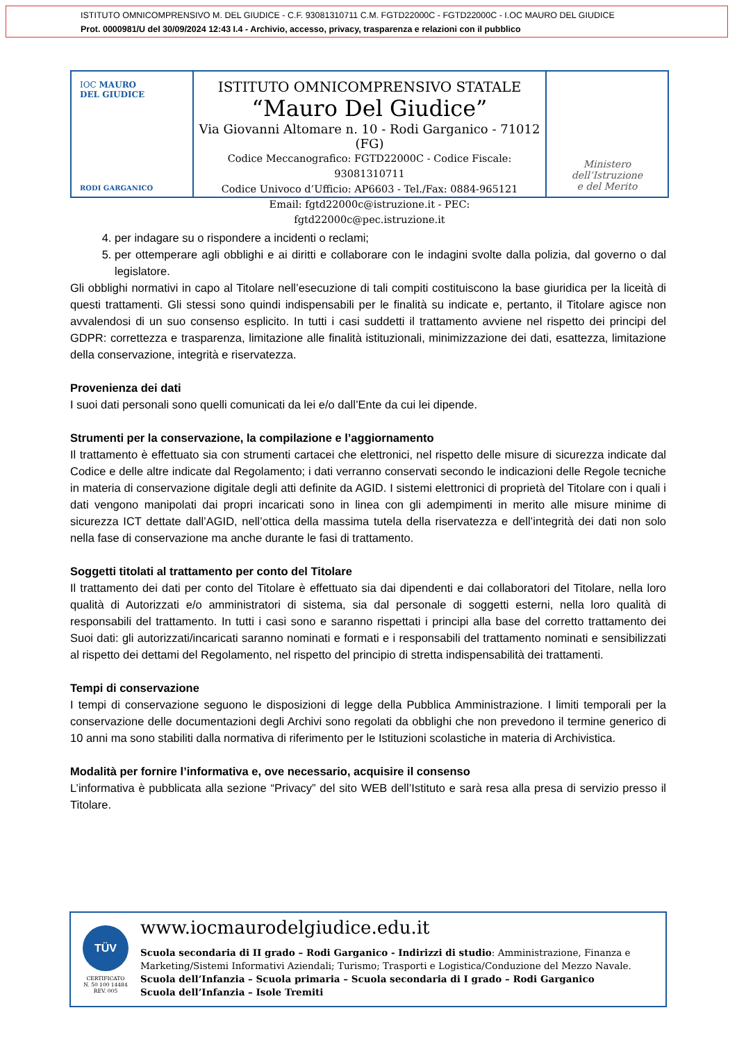ISTITUTO OMNICOMPRENSIVO M. DEL GIUDICE - C.F. 93081310711 C.M. FGTD22000C - FGTD22000C - I.OC MAURO DEL GIUDICE
Prot. 0000981/U del 30/09/2024 12:43 I.4 - Archivio, accesso, privacy, trasparenza e relazioni con il pubblico
IOC MAURO
DEL GIUDICE
RODI GARGANICO
ISTITUTO OMNICOMPRENSIVO STATALE
“Mauro Del Giudice”
Via Giovanni Altomare n. 10 - Rodi Garganico - 71012 (FG)
Codice Meccanografico: FGTD22000C - Codice Fiscale: 93081310711
Codice Univoco d’Ufficio: AP6603 - Tel./Fax: 0884-965121
Email: fgtd22000c@istruzione.it - PEC: fgtd22000c@pec.istruzione.it
Ministero dell’Istruzione
e del Merito
4. per indagare su o rispondere a incidenti o reclami;
5. per ottemperare agli obblighi e ai diritti e collaborare con le indagini svolte dalla polizia, dal governo o dal legislatore.
Gli obblighi normativi in capo al Titolare nell’esecuzione di tali compiti costituiscono la base giuridica per la liceità di questi trattamenti. Gli stessi sono quindi indispensabili per le finalità su indicate e, pertanto, il Titolare agisce non avvalendosi di un suo consenso esplicito. In tutti i casi suddetti il trattamento avviene nel rispetto dei principi del GDPR: correttezza e trasparenza, limitazione alle finalità istituzionali, minimizzazione dei dati, esattezza, limitazione della conservazione, integrità e riservatezza.
Provenienza dei dati
I suoi dati personali sono quelli comunicati da lei e/o dall’Ente da cui lei dipende.
Strumenti per la conservazione, la compilazione e l’aggiornamento
Il trattamento è effettuato sia con strumenti cartacei che elettronici, nel rispetto delle misure di sicurezza indicate dal Codice e delle altre indicate dal Regolamento; i dati verranno conservati secondo le indicazioni delle Regole tecniche in materia di conservazione digitale degli atti definite da AGID. I sistemi elettronici di proprietà del Titolare con i quali i dati vengono manipolati dai propri incaricati sono in linea con gli adempimenti in merito alle misure minime di sicurezza ICT dettate dall’AGID, nell’ottica della massima tutela della riservatezza e dell’integrità dei dati non solo nella fase di conservazione ma anche durante le fasi di trattamento.
Soggetti titolati al trattamento per conto del Titolare
Il trattamento dei dati per conto del Titolare è effettuato sia dai dipendenti e dai collaboratori del Titolare, nella loro qualità di Autorizzati e/o amministratori di sistema, sia dal personale di soggetti esterni, nella loro qualità di responsabili del trattamento. In tutti i casi sono e saranno rispettati i principi alla base del corretto trattamento dei Suoi dati: gli autorizzati/incaricati saranno nominati e formati e i responsabili del trattamento nominati e sensibilizzati al rispetto dei dettami del Regolamento, nel rispetto del principio di stretta indispensabilità dei trattamenti.
Tempi di conservazione
I tempi di conservazione seguono le disposizioni di legge della Pubblica Amministrazione. I limiti temporali per la conservazione delle documentazioni degli Archivi sono regolati da obblighi che non prevedono il termine generico di 10 anni ma sono stabiliti dalla normativa di riferimento per le Istituzioni scolastiche in materia di Archivistica.
Modalità per fornire l’informativa e, ove necessario, acquisire il consenso
L’informativa è pubblicata alla sezione “Privacy” del sito WEB dell’Istituto e sarà resa alla presa di servizio presso il Titolare.
TÜV
CERTIFICATO
N. 50 100 14484
REV. 005
www.iocmaurodelgiudice.edu.it
Scuola secondaria di II grado – Rodi Garganico - Indirizzi di studio: Amministrazione, Finanza e Marketing/Sistemi Informativi Aziendali; Turismo; Trasporti e Logistica/Conduzione del Mezzo Navale.
Scuola dell’Infanzia – Scuola primaria – Scuola secondaria di I grado – Rodi Garganico
Scuola dell’Infanzia – Isole Tremiti